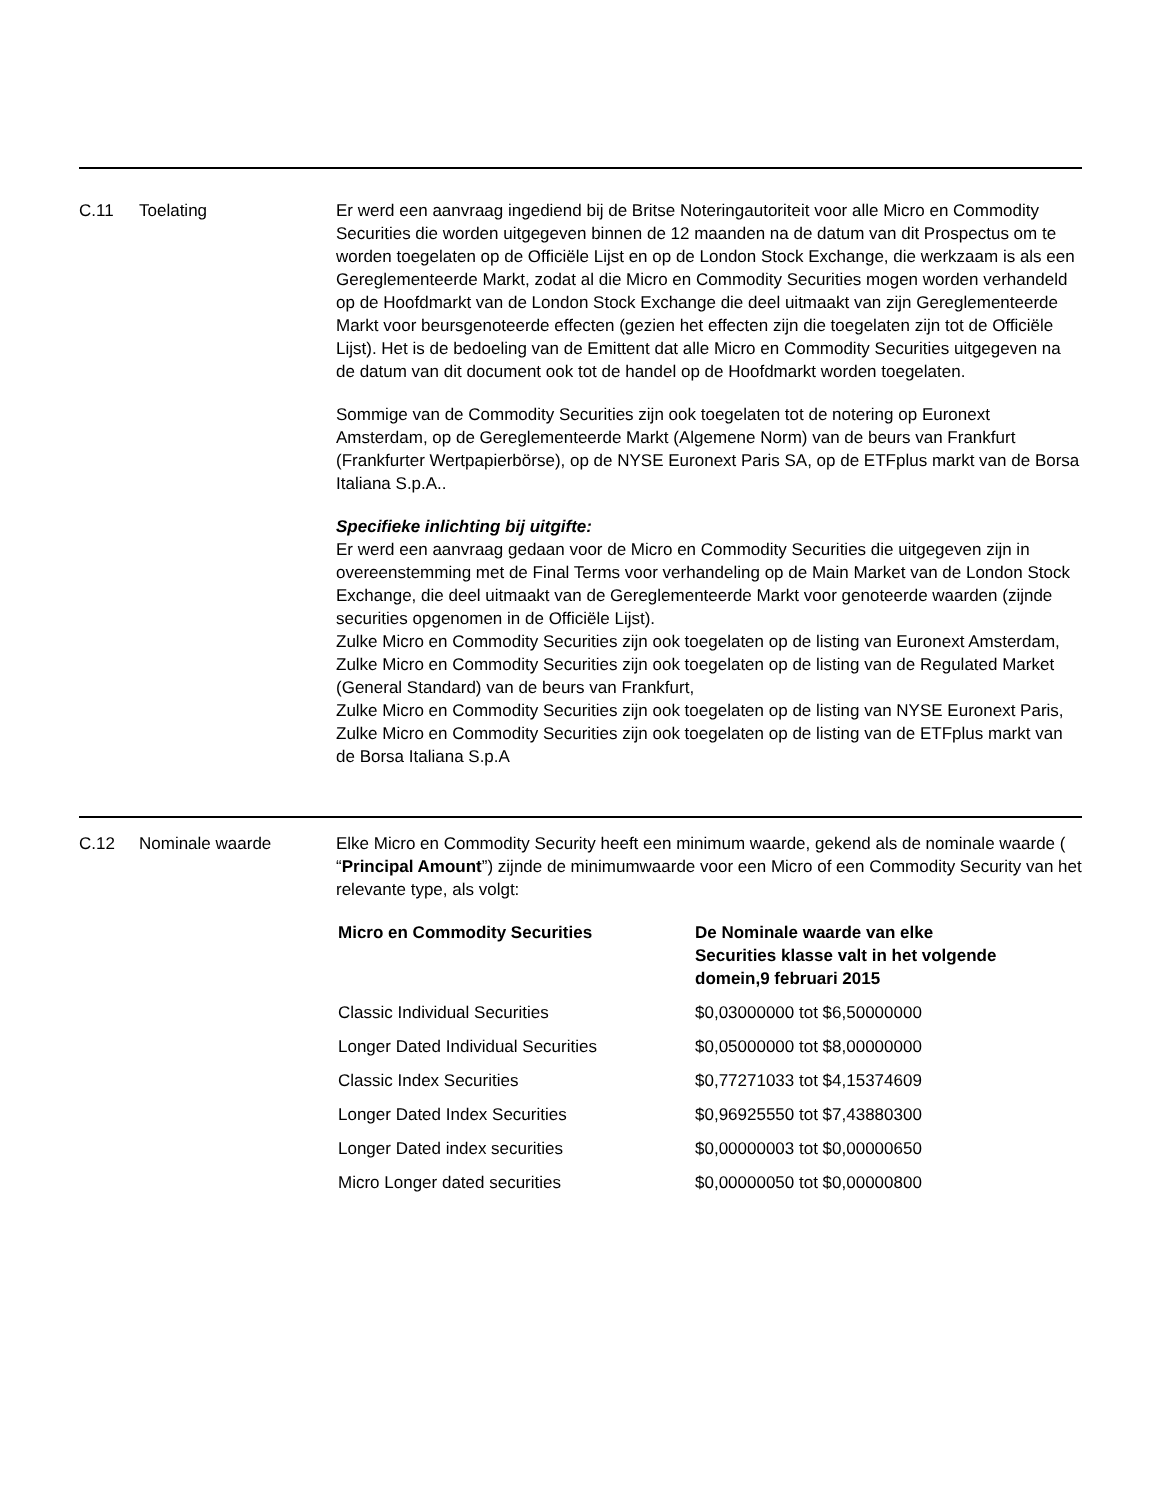C.11 Toelating Er werd een aanvraag ingediend bij de Britse Noteringautoriteit voor alle Micro en Commodity Securities die worden uitgegeven binnen de 12 maanden na de datum van dit Prospectus om te worden toegelaten op de Officiële Lijst en op de London Stock Exchange, die werkzaam is als een Gereglementeerde Markt, zodat al die Micro en Commodity Securities mogen worden verhandeld op de Hoofdmarkt van de London Stock Exchange die deel uitmaakt van zijn Gereglementeerde Markt voor beursgenoteerde effecten (gezien het effecten zijn die toegelaten zijn tot de Officiële Lijst). Het is de bedoeling van de Emittent dat alle Micro en Commodity Securities uitgegeven na de datum van dit document ook tot de handel op de Hoofdmarkt worden toegelaten.
Sommige van de Commodity Securities zijn ook toegelaten tot de notering op Euronext Amsterdam, op de Gereglementeerde Markt (Algemene Norm) van de beurs van Frankfurt (Frankfurter Wertpapierbörse), op de NYSE Euronext Paris SA, op de ETFplus markt van de Borsa Italiana S.p.A..
Specifieke inlichting bij uitgifte:
Er werd een aanvraag gedaan voor de Micro en Commodity Securities die uitgegeven zijn in overeenstemming met de Final Terms voor verhandeling op de Main Market van de London Stock Exchange, die deel uitmaakt van de Gereglementeerde Markt voor genoteerde waarden (zijnde securities opgenomen in de Officiële Lijst).
Zulke Micro en Commodity Securities zijn ook toegelaten op de listing van Euronext Amsterdam,
Zulke Micro en Commodity Securities zijn ook toegelaten op de listing van de Regulated Market (General Standard) van de beurs van Frankfurt,
Zulke Micro en Commodity Securities zijn ook toegelaten op de listing van NYSE Euronext Paris,
Zulke Micro en Commodity Securities zijn ook toegelaten op de listing van de ETFplus markt van de Borsa Italiana S.p.A
C.12 Nominale waarde Elke Micro en Commodity Security heeft een minimum waarde, gekend als de nominale waarde ( “Principal Amount”) zijnde de minimumwaarde voor een Micro of een Commodity Security van het relevante type, als volgt:
| Micro en Commodity Securities | De Nominale waarde van elke Securities klasse valt in het volgende domein,9 februari 2015 |
| --- | --- |
| Classic Individual Securities | $0,03000000 tot $6,50000000 |
| Longer Dated Individual Securities | $0,05000000 tot $8,00000000 |
| Classic Index Securities | $0,77271033 tot $4,15374609 |
| Longer Dated Index Securities | $0,96925550 tot $7,43880300 |
| Longer Dated index securities | $0,00000003 tot $0,00000650 |
| Micro Longer dated securities | $0,00000050 tot $0,00000800 |